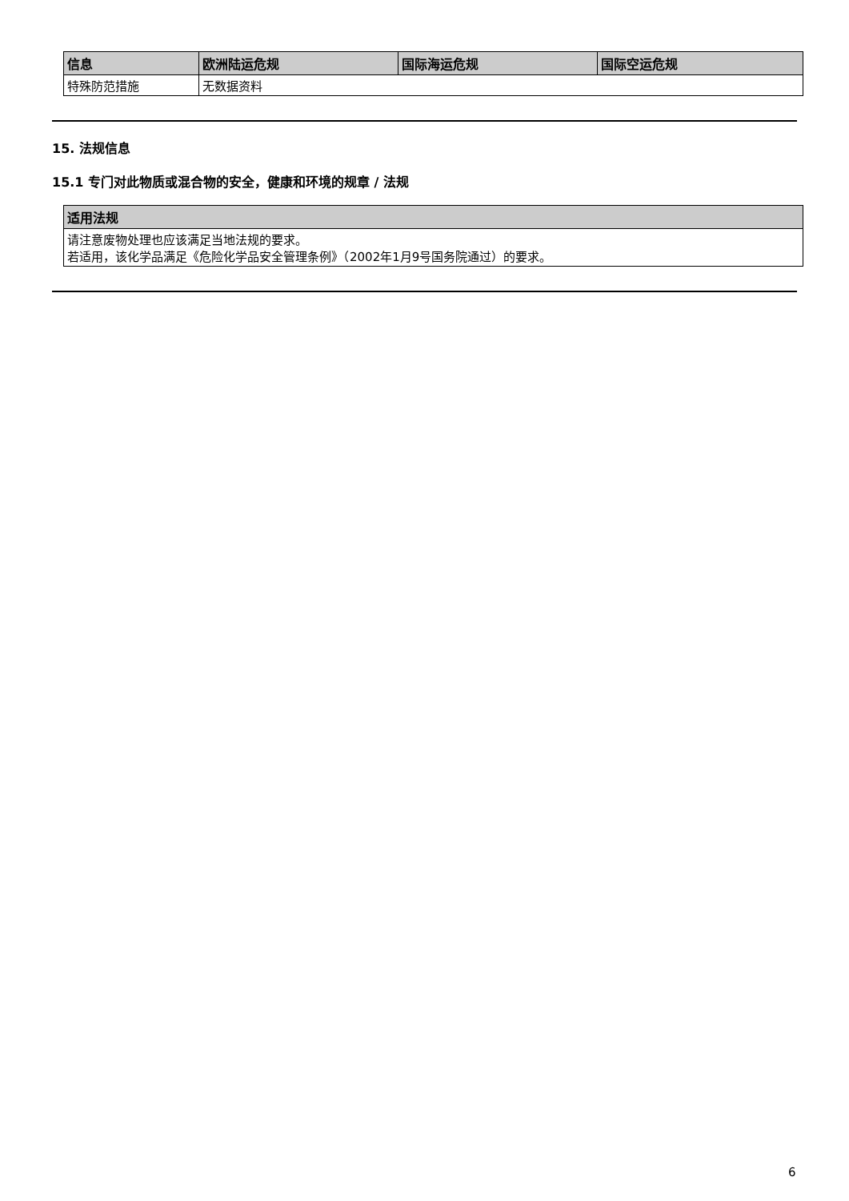| 信息 | 欧洲陆运危规 | 国际海运危规 | 国际空运危规 |
| --- | --- | --- | --- |
| 特殊防范措施 | 无数据资料 | | |
15. 法规信息
15.1 专门对此物质或混合物的安全，健康和环境的规章 / 法规
| 适用法规 |
| --- |
| 请注意废物处理也应该满足当地法规的要求。 若适用，该化学品满足《危险化学品安全管理条例》（2002年1月9号国务院通过）的要求。 |
6